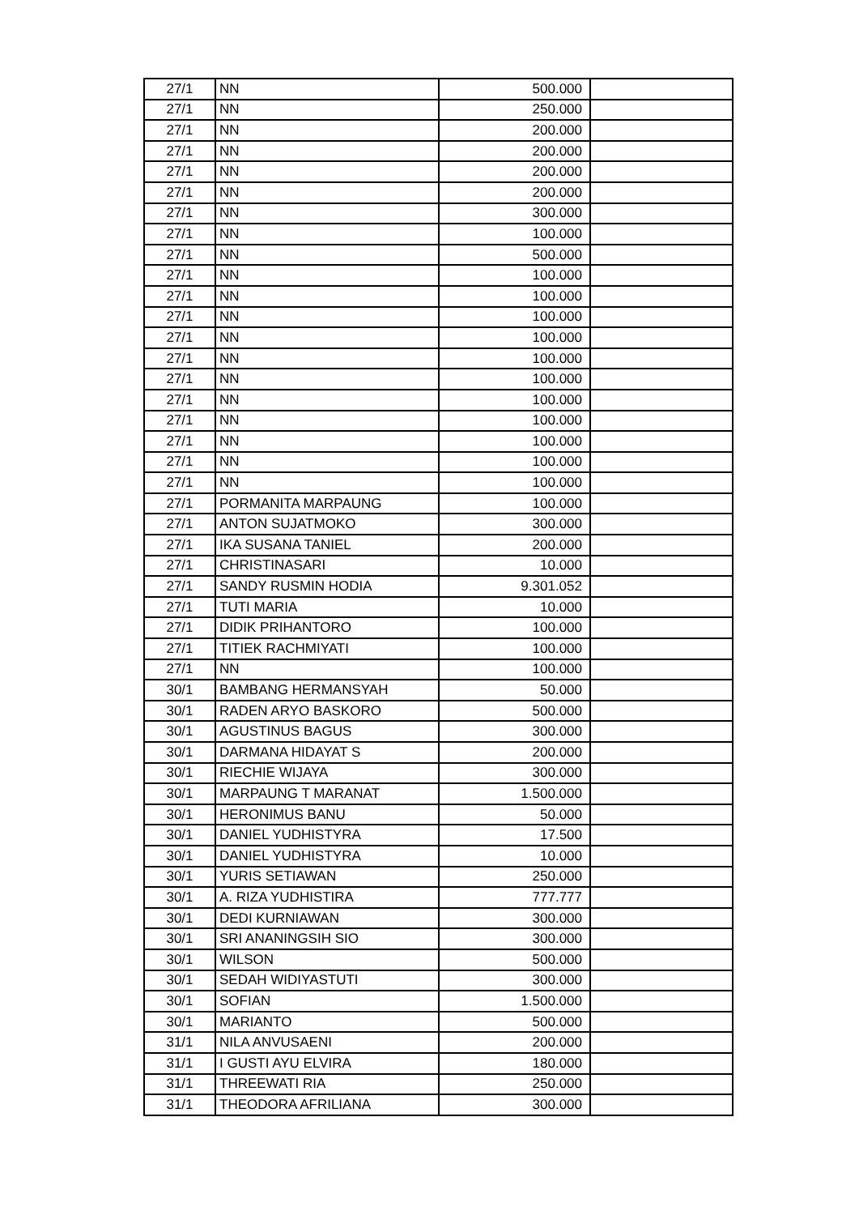| 27/1 | NN | 500.000 | |
| 27/1 | NN | 250.000 | |
| 27/1 | NN | 200.000 | |
| 27/1 | NN | 200.000 | |
| 27/1 | NN | 200.000 | |
| 27/1 | NN | 200.000 | |
| 27/1 | NN | 300.000 | |
| 27/1 | NN | 100.000 | |
| 27/1 | NN | 500.000 | |
| 27/1 | NN | 100.000 | |
| 27/1 | NN | 100.000 | |
| 27/1 | NN | 100.000 | |
| 27/1 | NN | 100.000 | |
| 27/1 | NN | 100.000 | |
| 27/1 | NN | 100.000 | |
| 27/1 | NN | 100.000 | |
| 27/1 | NN | 100.000 | |
| 27/1 | NN | 100.000 | |
| 27/1 | NN | 100.000 | |
| 27/1 | NN | 100.000 | |
| 27/1 | PORMANITA MARPAUNG | 100.000 | |
| 27/1 | ANTON SUJATMOKO | 300.000 | |
| 27/1 | IKA SUSANA TANIEL | 200.000 | |
| 27/1 | CHRISTINASARI | 10.000 | |
| 27/1 | SANDY RUSMIN HODIA | 9.301.052 | |
| 27/1 | TUTI MARIA | 10.000 | |
| 27/1 | DIDIK PRIHANTORO | 100.000 | |
| 27/1 | TITIEK RACHMIYATI | 100.000 | |
| 27/1 | NN | 100.000 | |
| 30/1 | BAMBANG HERMANSYAH | 50.000 | |
| 30/1 | RADEN ARYO BASKORO | 500.000 | |
| 30/1 | AGUSTINUS BAGUS | 300.000 | |
| 30/1 | DARMANA HIDAYAT S | 200.000 | |
| 30/1 | RIECHIE WIJAYA | 300.000 | |
| 30/1 | MARPAUNG T MARANAT | 1.500.000 | |
| 30/1 | HERONIMUS BANU | 50.000 | |
| 30/1 | DANIEL YUDHISTYRA | 17.500 | |
| 30/1 | DANIEL YUDHISTYRA | 10.000 | |
| 30/1 | YURIS SETIAWAN | 250.000 | |
| 30/1 | A. RIZA YUDHISTIRA | 777.777 | |
| 30/1 | DEDI KURNIAWAN | 300.000 | |
| 30/1 | SRI ANANINGSIH SIO | 300.000 | |
| 30/1 | WILSON | 500.000 | |
| 30/1 | SEDAH WIDIYASTUTI | 300.000 | |
| 30/1 | SOFIAN | 1.500.000 | |
| 30/1 | MARIANTO | 500.000 | |
| 31/1 | NILA ANVUSAENI | 200.000 | |
| 31/1 | I GUSTI AYU ELVIRA | 180.000 | |
| 31/1 | THREEWATI RIA | 250.000 | |
| 31/1 | THEODORA AFRILIANA | 300.000 | |